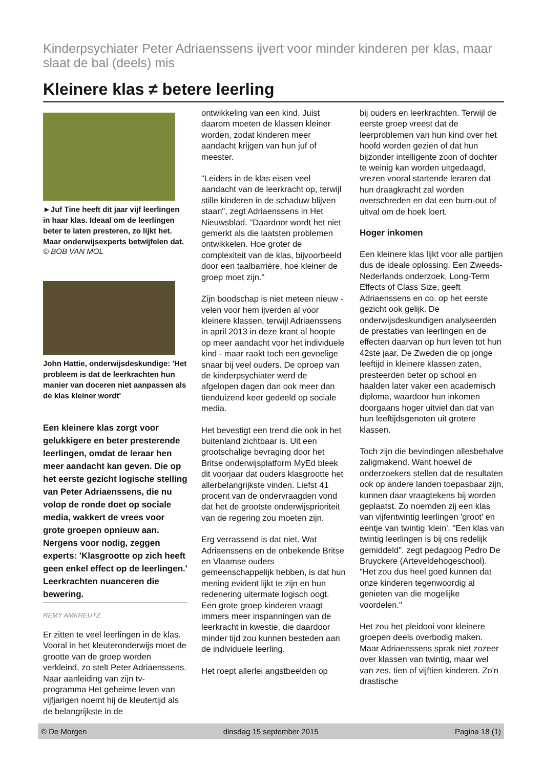Kinderpsychiater Peter Adriaenssens ijvert voor minder kinderen per klas, maar slaat de bal (deels) mis
Kleinere klas ≠ betere leerling
►Juf Tine heeft dit jaar vijf leerlingen in haar klas. Ideaal om de leerlingen beter te laten presteren, zo lijkt het. Maar onderwijsexperts betwijfelen dat.
© BOB VAN MOL
John Hattie, onderwijsdeskundige: 'Het probleem is dat de leerkrachten hun manier van doceren niet aanpassen als de klas kleiner wordt'
Een kleinere klas zorgt voor gelukkigere en beter presterende leerlingen, omdat de leraar hen meer aandacht kan geven. Die op het eerste gezicht logische stelling van Peter Adriaenssens, die nu volop de ronde doet op sociale media, wakkert de vrees voor grote groepen opnieuw aan. Nergens voor nodig, zeggen experts: 'Klasgrootte op zich heeft geen enkel effect op de leerlingen.' Leerkrachten nuanceren die bewering.
REMY AMKREUTZ
Er zitten te veel leerlingen in de klas. Vooral in het kleuteronderwijs moet de grootte van de groep worden verkleind, zo stelt Peter Adriaenssens. Naar aanleiding van zijn tv-programma Het geheime leven van vijfjarigen noemt hij de kleutertijd als de belangrijkste in de
ontwikkeling van een kind. Juist daarom moeten de klassen kleiner worden, zodat kinderen meer aandacht krijgen van hun juf of meester.
"Leiders in de klas eisen veel aandacht van de leerkracht op, terwijl stille kinderen in de schaduw blijven staan", zegt Adriaenssens in Het Nieuwsblad. "Daardoor wordt het niet gemerkt als die laatsten problemen ontwikkelen. Hoe groter de complexiteit van de klas, bijvoorbeeld door een taalbarrière, hoe kleiner de groep moet zijn."
Zijn boodschap is niet meteen nieuw - velen voor hem ijverden al voor kleinere klassen, terwijl Adriaenssens in april 2013 in deze krant al hoopte op meer aandacht voor het individuele kind - maar raakt toch een gevoelige snaar bij veel ouders. De oproep van de kinderpsychiater werd de afgelopen dagen dan ook meer dan tienduizend keer gedeeld op sociale media.
Het bevestigt een trend die ook in het buitenland zichtbaar is. Uit een grootschalige bevraging door het Britse onderwijsplatform MyEd bleek dit voorjaar dat ouders klasgrootte het allerbelangrijkste vinden. Liefst 41 procent van de ondervraagden vond dat het de grootste onderwijsprioriteit van de regering zou moeten zijn.
Erg verrassend is dat niet. Wat Adriaenssens en de onbekende Britse en Vlaamse ouders gemeenschappelijk hebben, is dat hun mening evident lijkt te zijn en hun redenering uitermate logisch oogt. Een grote groep kinderen vraagt immers meer inspanningen van de leerkracht in kwestie, die daardoor minder tijd zou kunnen besteden aan de individuele leerling.
Het roept allerlei angstbeelden op
bij ouders en leerkrachten. Terwijl de eerste groep vreest dat de leerproblemen van hun kind over het hoofd worden gezien of dat hun bijzonder intelligente zoon of dochter te weinig kan worden uitgedaagd, vrezen vooral startende leraren dat hun draagkracht zal worden overschreden en dat een burn-out of uitval om de hoek loert.
Hoger inkomen
Een kleinere klas lijkt voor alle partijen dus de ideale oplossing. Een Zweeds-Nederlands onderzoek, Long-Term Effects of Class Size, geeft Adriaenssens en co. op het eerste gezicht ook gelijk. De onderwijsdeskundigen analyseerden de prestaties van leerlingen en de effecten daarvan op hun leven tot hun 42ste jaar. De Zweden die op jonge leeftijd in kleinere klassen zaten, presteerden beter op school en haalden later vaker een academisch diploma, waardoor hun inkomen doorgaans hoger uitviel dan dat van hun leeftijdsgenoten uit grotere klassen.
Toch zijn die bevindingen allesbehalve zaligmakend. Want hoewel de onderzoekers stellen dat de resultaten ook op andere landen toepasbaar zijn, kunnen daar vraagtekens bij worden geplaatst. Zo noemden zij een klas van vijfentwintig leerlingen 'groot' en eentje van twintig 'klein'. "Een klas van twintig leerlingen is bij ons redelijk gemiddeld", zegt pedagoog Pedro De Bruyckere (Arteveldehogeschool). "Het zou dus heel goed kunnen dat onze kinderen tegenwoordig al genieten van die mogelijke voordelen."
Het zou het pleidooi voor kleinere groepen deels overbodig maken. Maar Adriaenssens sprak niet zozeer over klassen van twintig, maar wel van zes, tien of vijftien kinderen. Zo'n drastische
© De Morgen dinsdag 15 september 2015 Pagina 18 (1)